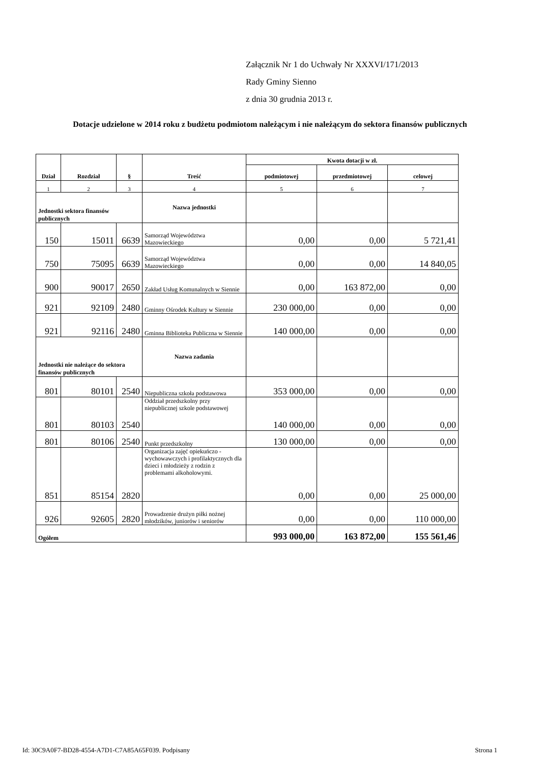Załącznik Nr 1 do Uchwały Nr XXXVI/171/2013
Rady Gminy Sienno
z dnia 30 grudnia 2013 r.
Dotacje udzielone w 2014 roku z budżetu podmiotom należącym i nie należącym do sektora finansów publicznych
| Dział | Rozdział | § | Treść | Kwota dotacji w zł. | | |
| --- | --- | --- | --- | --- | --- | --- |
| | | | | podmiotowej | przedmiotowej | celowej |
| 1 | 2 | 3 | 4 | 5 | 6 | 7 |
| Jednostki sektora finansów publicznych | | | Nazwa jednostki | | | |
| 150 | 15011 | 6639 | Samorząd Województwa Mazowieckiego | 0,00 | 0,00 | 5 721,41 |
| 750 | 75095 | 6639 | Samorząd Województwa Mazowieckiego | 0,00 | 0,00 | 14 840,05 |
| 900 | 90017 | 2650 | Zakład Usług Komunalnych w Siennie | 0,00 | 163 872,00 | 0,00 |
| 921 | 92109 | 2480 | Gminny Ośrodek Kultury w Siennie | 230 000,00 | 0,00 | 0,00 |
| 921 | 92116 | 2480 | Gminna Biblioteka Publiczna w Siennie | 140 000,00 | 0,00 | 0,00 |
| Jednostki nie należące do sektora finansów publicznych | | | Nazwa zadania | | | |
| 801 | 80101 | 2540 | Niepubliczna szkoła podstawowa | 353 000,00 | 0,00 | 0,00 |
| 801 | 80103 | 2540 | Oddział przedszkolny przy niepublicznej szkole podstawowej | 140 000,00 | 0,00 | 0,00 |
| 801 | 80106 | 2540 | Punkt przedszkolny | 130 000,00 | 0,00 | 0,00 |
| 851 | 85154 | 2820 | Organizacja zajęć opiekuńczo - wychowawczych i profilaktycznych dla dzieci i młodzieży z rodzin z problemami alkoholowymi. | 0,00 | 0,00 | 25 000,00 |
| 926 | 92605 | 2820 | Prowadzenie drużyn piłki nożnej młodzików, juniorów i seniorów | 0,00 | 0,00 | 110 000,00 |
| Ogółem | | | | 993 000,00 | 163 872,00 | 155 561,46 |
Id: 30C9A0F7-BD28-4554-A7D1-C7A85A65F039. Podpisany Strona 1